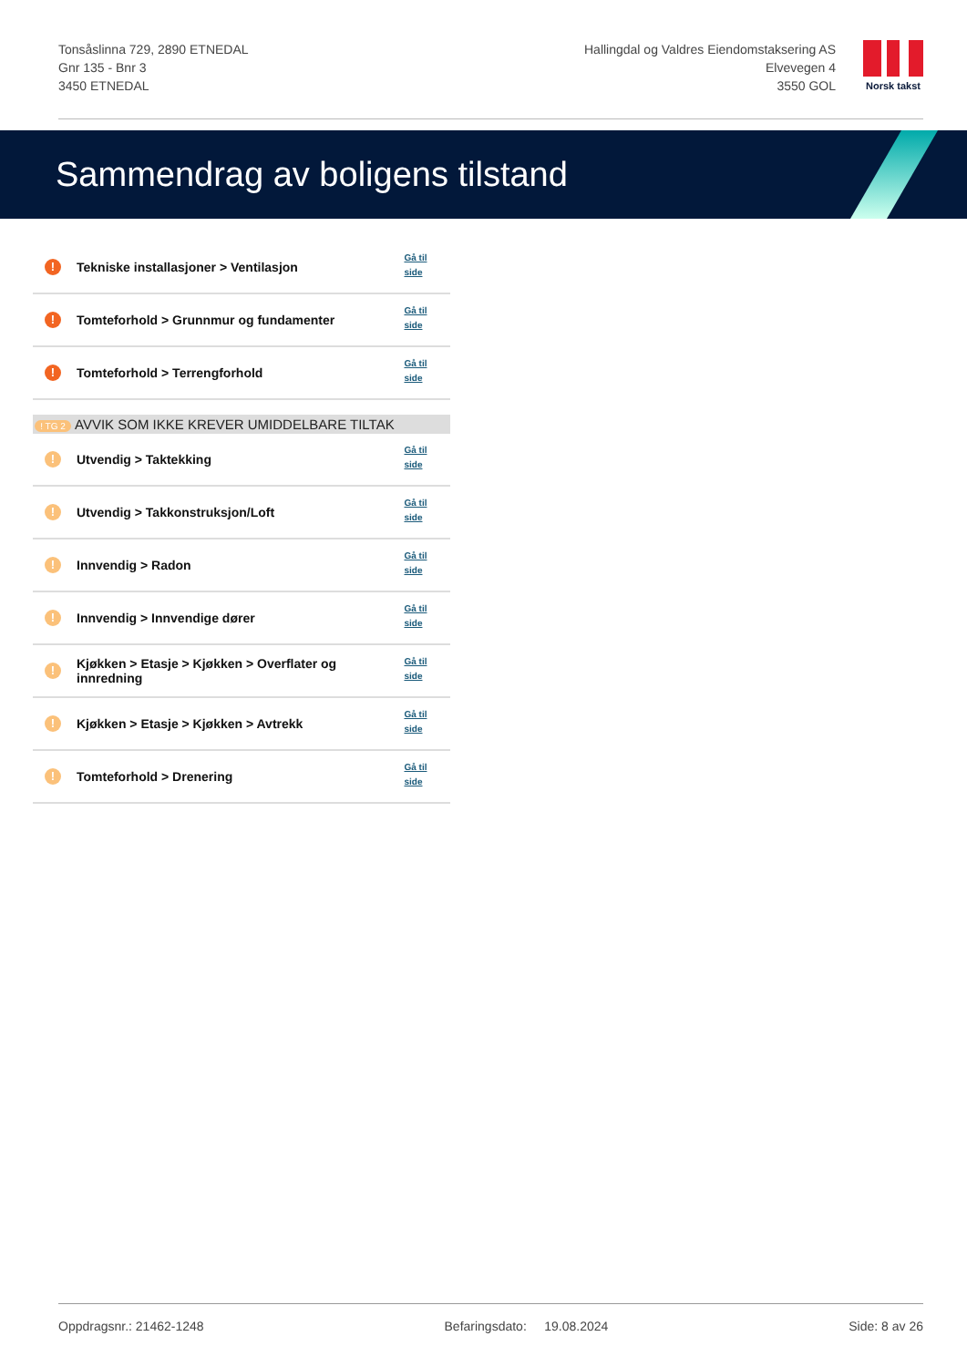Tonsåslinna 729, 2890 ETNEDAL
Gnr 135 - Bnr 3
3450 ETNEDAL
Hallingdal og Valdres Eiendomstaksering AS
Elvevegen 4
3550 GOL
Norsk takst
Sammendrag av boligens tilstand
| ! | Tekniske installasjoner > Ventilasjon | Gå til side |
| ! | Tomteforhold > Grunnmur og fundamenter | Gå til side |
| ! | Tomteforhold > Terrengforhold | Gå til side |
| ! TG 2 | AVVIK SOM IKKE KREVER UMIDDELBARE TILTAK | |
| ! | Utvendig > Taktekking | Gå til side |
| ! | Utvendig > Takkonstruksjon/Loft | Gå til side |
| ! | Innvendig > Radon | Gå til side |
| ! | Innvendig > Innvendige dører | Gå til side |
| ! | Kjøkken > Etasje > Kjøkken > Overflater og innredning | Gå til side |
| ! | Kjøkken > Etasje > Kjøkken > Avtrekk | Gå til side |
| ! | Tomteforhold > Drenering | Gå til side |
Oppdragsnr.: 21462-1248 Befaringsdato: 19.08.2024 Side: 8 av 26